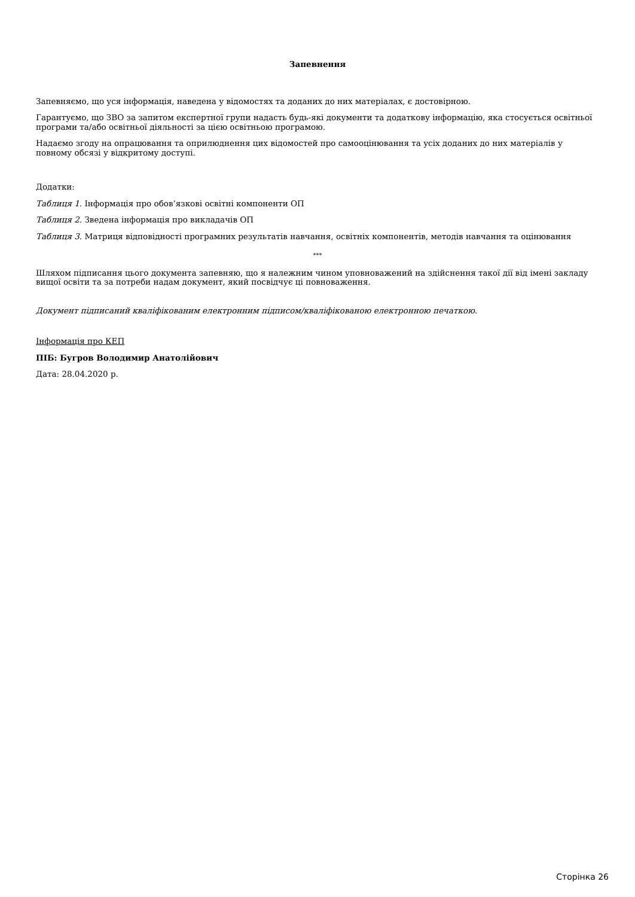Запевнення
Запевняємо, що уся інформація, наведена у відомостях та доданих до них матеріалах, є достовірною.
Гарантуємо, що ЗВО за запитом експертної групи надасть будь-які документи та додаткову інформацію, яка стосується освітньої програми та/або освітньої діяльності за цією освітньою програмою.
Надаємо згоду на опрацювання та оприлюднення цих відомостей про самооцінювання та усіх доданих до них матеріалів у повному обсязі у відкритому доступі.
Додатки:
Таблиця 1. Інформація про обов’язкові освітні компоненти ОП
Таблиця 2. Зведена інформація про викладачів ОП
Таблиця 3. Матриця відповідності програмних результатів навчання, освітніх компонентів, методів навчання та оцінювання
***
Шляхом підписання цього документа запевняю, що я належним чином уповноважений на здійснення такої дії від імені закладу вищої освіти та за потреби надам документ, який посвідчує ці повноваження.
Документ підписаний кваліфікованим електронним підписом/кваліфікованою електронною печаткою.
Інформація про КЕП
ПІБ: Бугров Володимир Анатолійович
Дата: 28.04.2020 р.
Сторінка 26